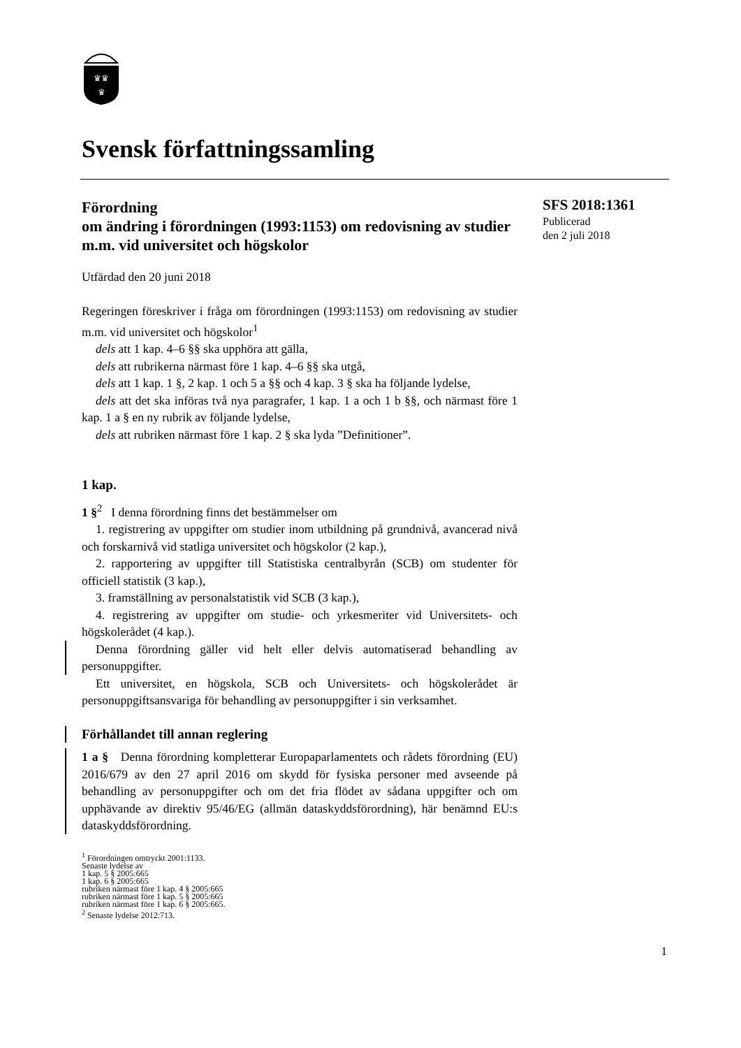♛♛
♛
Svensk författningssamling
Förordning
om ändring i förordningen (1993:1153) om redovisning av studier m.m. vid universitet och högskolor
Utfärdad den 20 juni 2018
SFS 2018:1361
Publicerad
den 2 juli 2018
Regeringen föreskriver i fråga om förordningen (1993:1153) om redovisning av studier m.m. vid universitet och högskolor<sup>1</sup>
dels att 1 kap. 4–6 §§ ska upphöra att gälla,
dels att rubrikerna närmast före 1 kap. 4–6 §§ ska utgå,
dels att 1 kap. 1 §, 2 kap. 1 och 5 a §§ och 4 kap. 3 § ska ha följande lydelse,
dels att det ska införas två nya paragrafer, 1 kap. 1 a och 1 b §§, och närmast före 1 kap. 1 a § en ny rubrik av följande lydelse,
dels att rubriken närmast före 1 kap. 2 § ska lyda ”Definitioner”.
1 kap.
1 §<sup>2</sup> I denna förordning finns det bestämmelser om
1. registrering av uppgifter om studier inom utbildning på grundnivå, avancerad nivå och forskarnivå vid statliga universitet och högskolor (2 kap.),
2. rapportering av uppgifter till Statistiska centralbyrån (SCB) om studenter för officiell statistik (3 kap.),
3. framställning av personalstatistik vid SCB (3 kap.),
4. registrering av uppgifter om studie- och yrkesmeriter vid Universitets- och högskolerådet (4 kap.).
Denna förordning gäller vid helt eller delvis automatiserad behandling av personuppgifter.
Ett universitet, en högskola, SCB och Universitets- och högskolerådet är personuppgiftsansvariga för behandling av personuppgifter i sin verksamhet.
Förhållandet till annan reglering
1 a § Denna förordning kompletterar Europaparlamentets och rådets förordning (EU) 2016/679 av den 27 april 2016 om skydd för fysiska personer med avseende på behandling av personuppgifter och om det fria flödet av sådana uppgifter och om upphävande av direktiv 95/46/EG (allmän dataskyddsförordning), här benämnd EU:s dataskyddsförordning.
<sup>1</sup> Förordningen omtryckt 2001:1133.
Senaste lydelse av
1 kap. 5 § 2005:665
1 kap. 6 § 2005:665
rubriken närmast före 1 kap. 4 § 2005:665
rubriken närmast före 1 kap. 5 § 2005:665
rubriken närmast före 1 kap. 6 § 2005:665.
<sup>2</sup> Senaste lydelse 2012:713.
1